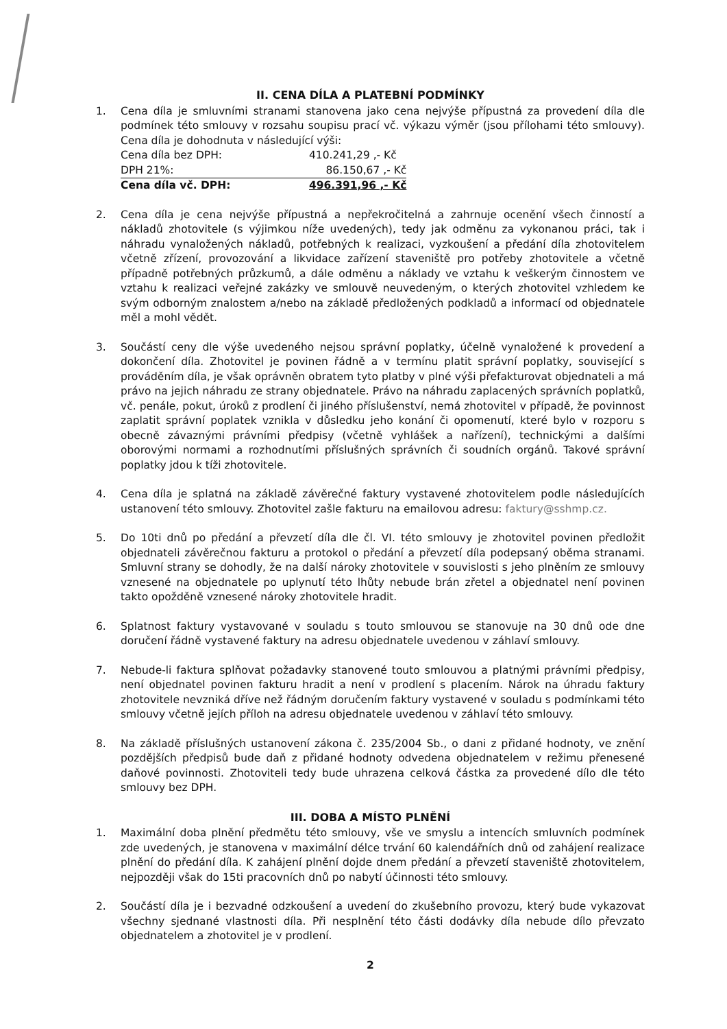II. CENA DÍLA A PLATEBNÍ PODMÍNKY
1. Cena díla je smluvními stranami stanovena jako cena nejvýše přípustná za provedení díla dle podmínek této smlouvy v rozsahu soupisu prací vč. výkazu výměr (jsou přílohami této smlouvy). Cena díla je dohodnuta v následující výši:
| Cena díla bez DPH: | 410.241,29 ,- Kč |
| DPH 21%: | 86.150,67 ,- Kč |
| Cena díla vč. DPH: | 496.391,96 ,- Kč |
2. Cena díla je cena nejvýše přípustná a nepřekročitelná a zahrnuje ocenění všech činností a nákladů zhotovitele (s výjimkou níže uvedených), tedy jak odměnu za vykonanou práci, tak i náhradu vynaložených nákladů, potřebných k realizaci, vyzkoušení a předání díla zhotovitelem včetně zřízení, provozování a likvidace zařízení staveniště pro potřeby zhotovitele a včetně případně potřebných průzkumů, a dále odměnu a náklady ve vztahu k veškerým činnostem ve vztahu k realizaci veřejné zakázky ve smlouvě neuvedeným, o kterých zhotovitel vzhledem ke svým odborným znalostem a/nebo na základě předložených podkladů a informací od objednatele měl a mohl vědět.
3. Součástí ceny dle výše uvedeného nejsou správní poplatky, účelně vynaložené k provedení a dokončení díla. Zhotovitel je povinen řádně a v termínu platit správní poplatky, související s prováděním díla, je však oprávněn obratem tyto platby v plné výši přefakturovat objednateli a má právo na jejich náhradu ze strany objednatele. Právo na náhradu zaplacených správních poplatků, vč. penále, pokut, úroků z prodlení či jiného příslušenství, nemá zhotovitel v případě, že povinnost zaplatit správní poplatek vznikla v důsledku jeho konání či opomenutí, které bylo v rozporu s obecně závaznými právními předpisy (včetně vyhlášek a nařízení), technickými a dalšími oborovými normami a rozhodnutími příslušných správních či soudních orgánů. Takové správní poplatky jdou k tíži zhotovitele.
4. Cena díla je splatná na základě závěrečné faktury vystavené zhotovitelem podle následujících ustanovení této smlouvy. Zhotovitel zašle fakturu na emailovou adresu: faktury@sshmp.cz.
5. Do 10ti dnů po předání a převzetí díla dle čl. VI. této smlouvy je zhotovitel povinen předložit objednateli závěrečnou fakturu a protokol o předání a převzetí díla podepsaný oběma stranami. Smluvní strany se dohodly, že na další nároky zhotovitele v souvislosti s jeho plněním ze smlouvy vznesené na objednatele po uplynutí této lhůty nebude brán zřetel a objednatel není povinen takto opožděně vznesené nároky zhotovitele hradit.
6. Splatnost faktury vystavované v souladu s touto smlouvou se stanovuje na 30 dnů ode dne doručení řádně vystavené faktury na adresu objednatele uvedenou v záhlaví smlouvy.
7. Nebude-li faktura splňovat požadavky stanovené touto smlouvou a platnými právními předpisy, není objednatel povinen fakturu hradit a není v prodlení s placením. Nárok na úhradu faktury zhotovitele nevzniká dříve než řádným doručením faktury vystavené v souladu s podmínkami této smlouvy včetně jejích příloh na adresu objednatele uvedenou v záhlaví této smlouvy.
8. Na základě příslušných ustanovení zákona č. 235/2004 Sb., o dani z přidané hodnoty, ve znění pozdějších předpisů bude daň z přidané hodnoty odvedena objednatelem v režimu přenesené daňové povinnosti. Zhotoviteli tedy bude uhrazena celková částka za provedené dílo dle této smlouvy bez DPH.
III. DOBA A MÍSTO PLNĚNÍ
1. Maximální doba plnění předmětu této smlouvy, vše ve smyslu a intencích smluvních podmínek zde uvedených, je stanovena v maximální délce trvání 60 kalendářních dnů od zahájení realizace plnění do předání díla. K zahájení plnění dojde dnem předání a převzetí staveniště zhotovitelem, nejpozději však do 15ti pracovních dnů po nabytí účinnosti této smlouvy.
2. Součástí díla je i bezvadné odzkoušení a uvedení do zkušebního provozu, který bude vykazovat všechny sjednané vlastnosti díla. Při nesplnění této části dodávky díla nebude dílo převzato objednatelem a zhotovitel je v prodlení.
2